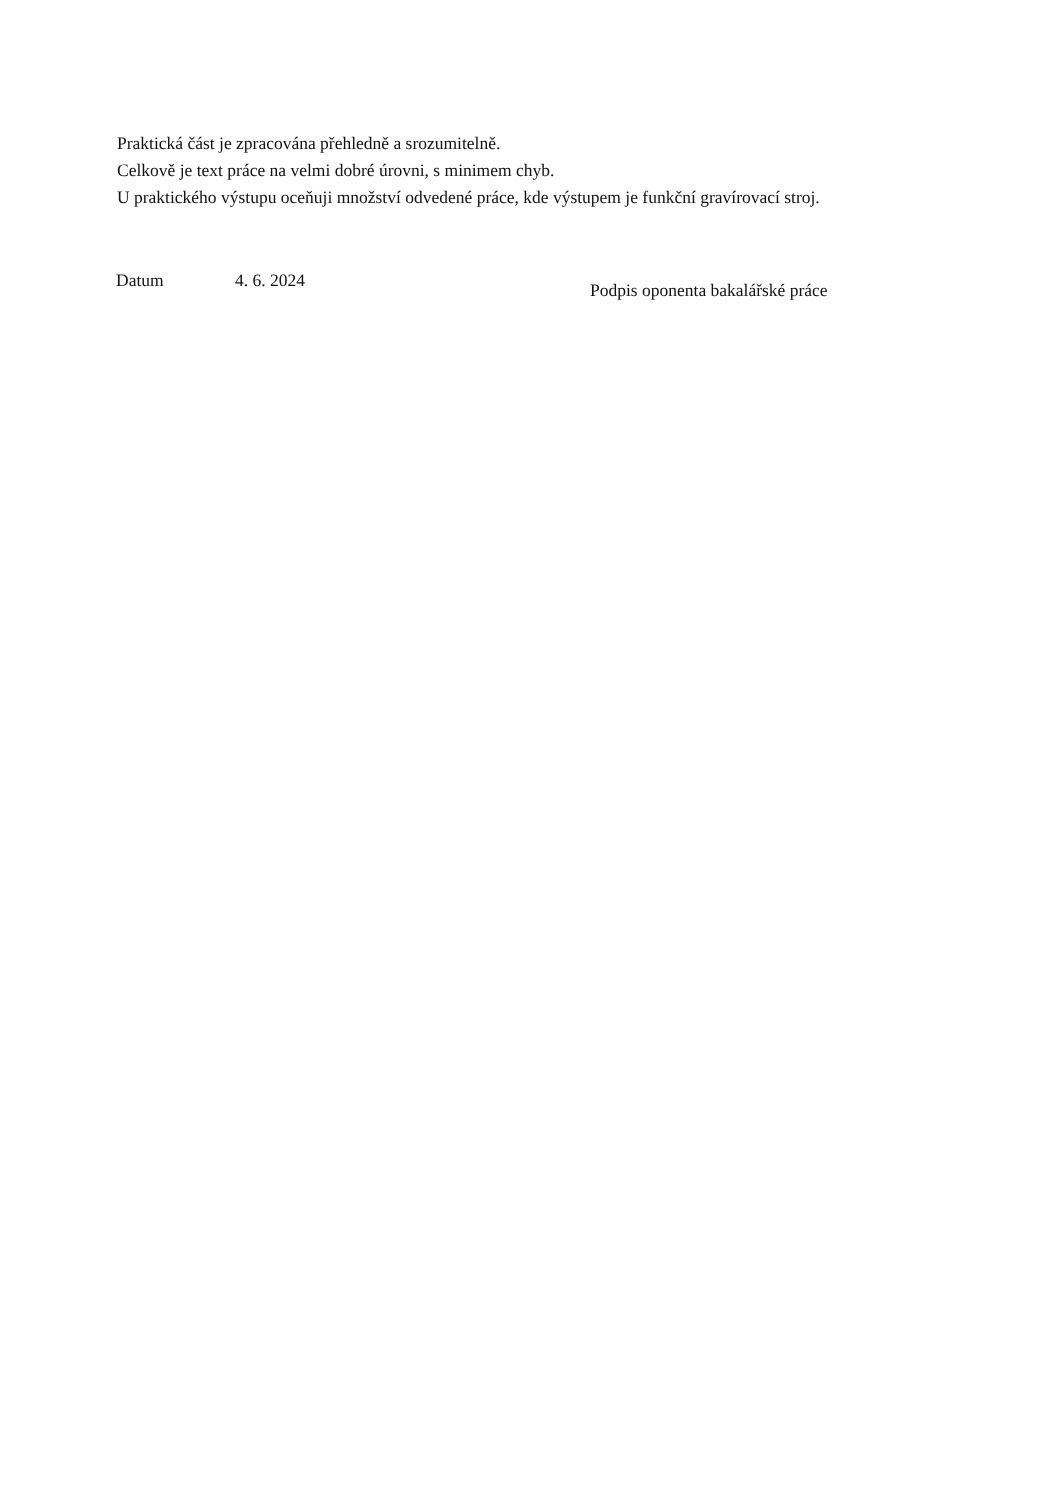Praktická část je zpracována přehledně a srozumitelně.
Celkově je text práce na velmi dobré úrovni, s minimem chyb.
U praktického výstupu oceňuji množství odvedené práce, kde výstupem je funkční gravírovací stroj.
Datum 4. 6. 2024
Podpis oponenta bakalářské práce